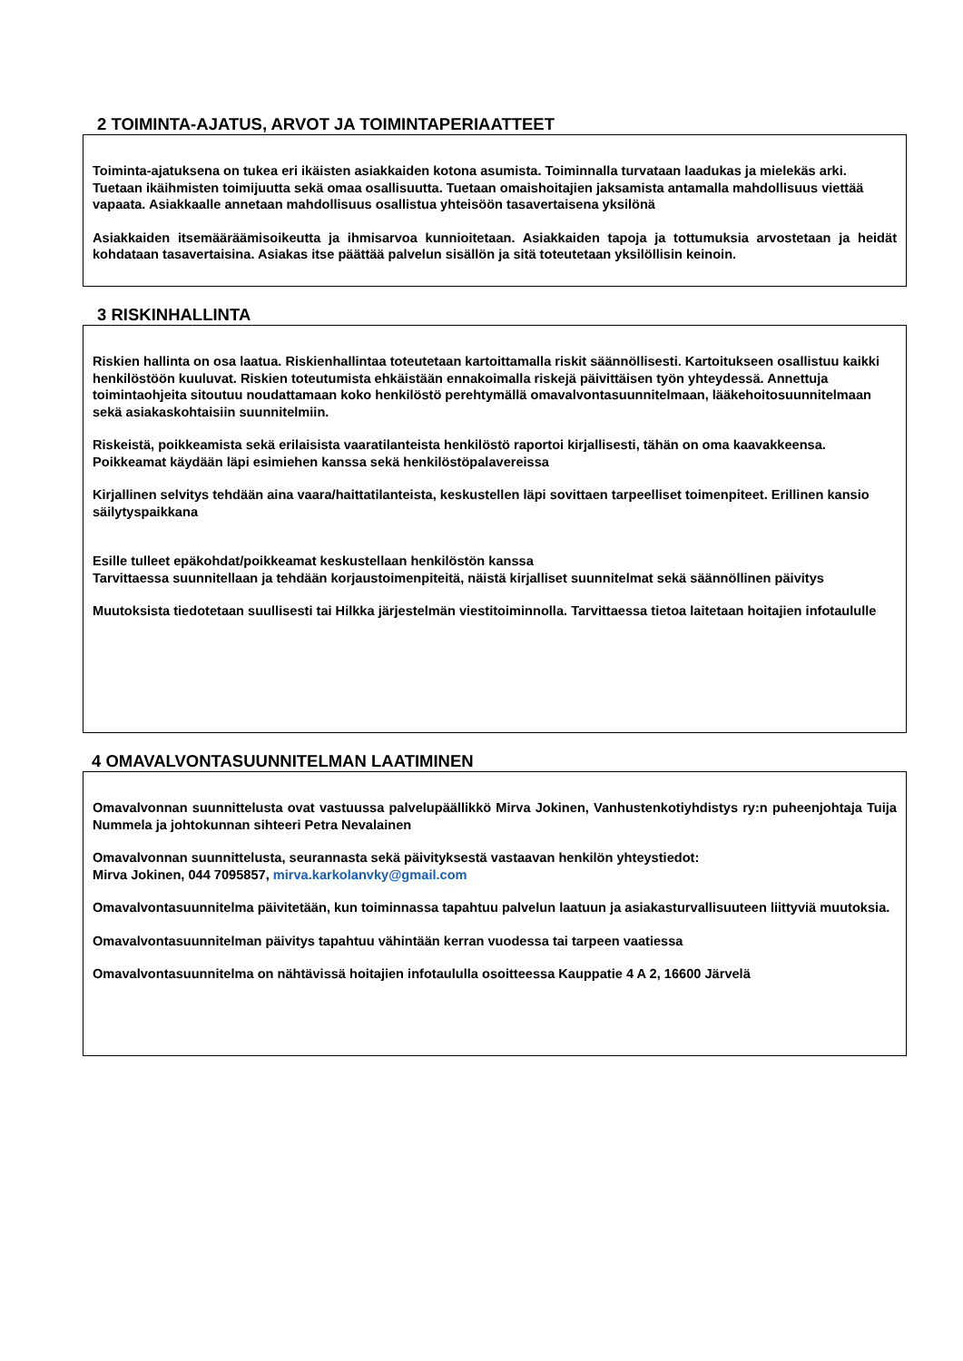2 TOIMINTA-AJATUS, ARVOT JA TOIMINTAPERIAATTEET
Toiminta-ajatuksena on tukea eri ikäisten asiakkaiden kotona asumista. Toiminnalla turvataan laadukas ja mielekäs arki. Tuetaan ikäihmisten toimijuutta sekä omaa osallisuutta. Tuetaan omaishoitajien jaksamista antamalla mahdollisuus viettää vapaata. Asiakkaalle annetaan mahdollisuus osallistua yhteisöön tasavertaisena yksilönä
Asiakkaiden itsemääräämisoikeutta ja ihmisarvoa kunnioitetaan. Asiakkaiden tapoja ja tottumuksia arvostetaan ja heidät kohdataan tasavertaisina. Asiakas itse päättää palvelun sisällön ja sitä toteutetaan yksilöllisin keinoin.
3 RISKINHALLINTA
Riskien hallinta on osa laatua. Riskienhallintaa toteutetaan kartoittamalla riskit säännöllisesti. Kartoitukseen osallistuu kaikki henkilöstöön kuuluvat. Riskien toteutumista ehkäistään ennakoimalla riskejä päivittäisen työn yhteydessä. Annettuja toimintaohjeita sitoutuu noudattamaan koko henkilöstö perehtymällä omavalvontasuunnitelmaan, lääkehoitosuunnitelmaan sekä asiakaskohtaisiin suunnitelmiin.
Riskeistä, poikkeamista sekä erilaisista vaaratilanteista henkilöstö raportoi kirjallisesti, tähän on oma kaavakkeensa. Poikkeamat käydään läpi esimiehen kanssa sekä henkilöstöpalavereissa
Kirjallinen selvitys tehdään aina vaara/haittatilanteista, keskustellen läpi sovittaen tarpeelliset toimenpiteet. Erillinen kansio säilytyspaikkana
Esille tulleet epäkohdat/poikkeamat keskustellaan henkilöstön kanssa
Tarvittaessa suunnitellaan ja tehdään korjaustoimenpiteitä, näistä kirjalliset suunnitelmat sekä säännöllinen päivitys
Muutoksista tiedotetaan suullisesti tai Hilkka järjestelmän viestitoiminnolla. Tarvittaessa tietoa laitetaan hoitajien infotaululle
4 OMAVALVONTASUUNNITELMAN LAATIMINEN
Omavalvonnan suunnittelusta ovat vastuussa palvelupäällikkö Mirva Jokinen, Vanhustenkotiyhdistys ry:n puheenjohtaja Tuija Nummela ja johtokunnan sihteeri Petra Nevalainen
Omavalvonnan suunnittelusta, seurannasta sekä päivityksestä vastaavan henkilön yhteystiedot:
Mirva Jokinen, 044 7095857, mirva.karkolanvky@gmail.com
Omavalvontasuunnitelma päivitetään, kun toiminnassa tapahtuu palvelun laatuun ja asiakasturvallisuuteen liittyviä muutoksia.
Omavalvontasuunnitelman päivitys tapahtuu vähintään kerran vuodessa tai tarpeen vaatiessa
Omavalvontasuunnitelma on nähtävissä hoitajien infotaululla osoitteessa Kauppatie 4 A 2, 16600 Järvelä